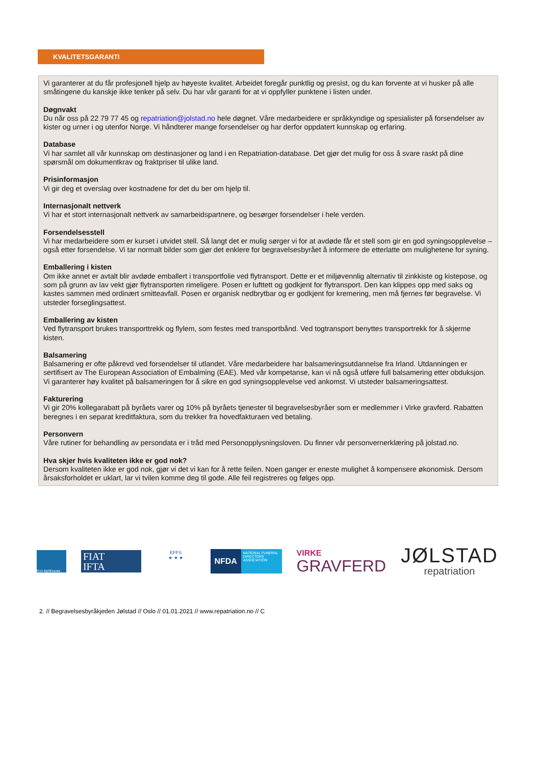KVALITETSGARANTI
Vi garanterer at du får profesjonell hjelp av høyeste kvalitet. Arbeidet foregår punktlig og presist, og du kan forvente at vi husker på alle småtingene du kanskje ikke tenker på selv. Du har vår garanti for at vi oppfyller punktene i listen under.
Døgnvakt
Du når oss på 22 79 77 45 og repatriation@jolstad.no hele døgnet. Våre medarbeidere er språkkyndige og spesialister på forsendelser av kister og urner i og utenfor Norge. Vi håndterer mange forsendelser og har derfor oppdatert kunnskap og erfaring.
Database
Vi har samlet all vår kunnskap om destinasjoner og land i en Repatriation-database. Det gjør det mulig for oss å svare raskt på dine spørsmål om dokumentkrav og fraktpriser til ulike land.
Prisinformasjon
Vi gir deg et overslag over kostnadene for det du ber om hjelp til.
Internasjonalt nettverk
Vi har et stort internasjonalt nettverk av samarbeidspartnere, og besørger forsendelser i hele verden.
Forsendelsesstell
Vi har medarbeidere som er kurset i utvidet stell. Så langt det er mulig sørger vi for at avdøde får et stell som gir en god syningsopplevelse – også etter forsendelse. Vi tar normalt bilder som gjør det enklere for begravelsesbyrået å informere de etterlatte om mulighetene for syning.
Emballering i kisten
Om ikke annet er avtalt blir avdøde emballert i transportfolie ved flytransport. Dette er et miljøvennlig alternativ til zinkkiste og kistepose, og som på grunn av lav vekt gjør flytransporten rimeligere. Posen er lufttett og godkjent for flytransport. Den kan klippes opp med saks og kastes sammen med ordinært smitteavfall. Posen er organisk nedbrytbar og er godkjent for kremering, men må fjernes før begravelse. Vi utsteder forseglingsattest.
Emballering av kisten
Ved flytransport brukes transporttrekk og flylem, som festes med transportbånd. Ved togtransport benyttes transportrekk for å skjerme kisten.
Balsamering
Balsamering er ofte påkrevd ved forsendelser til utlandet. Våre medarbeidere har balsameringsutdannelse fra Irland. Utdanningen er sertifisert av The European Association of Embalming (EAE). Med vår kompetanse, kan vi nå også utføre full balsamering etter obduksjon. Vi garanterer høy kvalitet på balsameringen for å sikre en god syningsopplevelse ved ankomst. Vi utsteder balsameringsattest.
Fakturering
Vi gir 20% kollegarabatt på byråets varer og 10% på byråets tjenester til begravelsesbyråer som er medlemmer i Virke gravferd. Rabatten beregnes i en separat kreditfaktura, som du trekker fra hovedfakturaen ved betaling.
Personvern
Våre rutiner for behandling av persondata er i tråd med Personopplysningsloven. Du finner vår personvernerklæring på jolstad.no.
Hva skjer hvis kvaliteten ikke er god nok?
Dersom kvaliteten ikke er god nok, gjør vi det vi kan for å rette feilen. Noen ganger er eneste mulighet å kompensere økonomisk. Dersom årsaksforholdet er uklart, lar vi tvilen komme deg til gode. Alle feil registreres og følges opp.
Eco-lighthouse
FIAT
IFTA
EFFS
★ ★ ★
NFDA
NATIONAL FUNERAL DIRECTORS ASSOCIATION
VIRKE
GRAVFERD
JØLSTAD
repatriation
2. // Begravelsesbyråkjeden Jølstad // Oslo // 01.01.2021 // www.repatriation.no // C